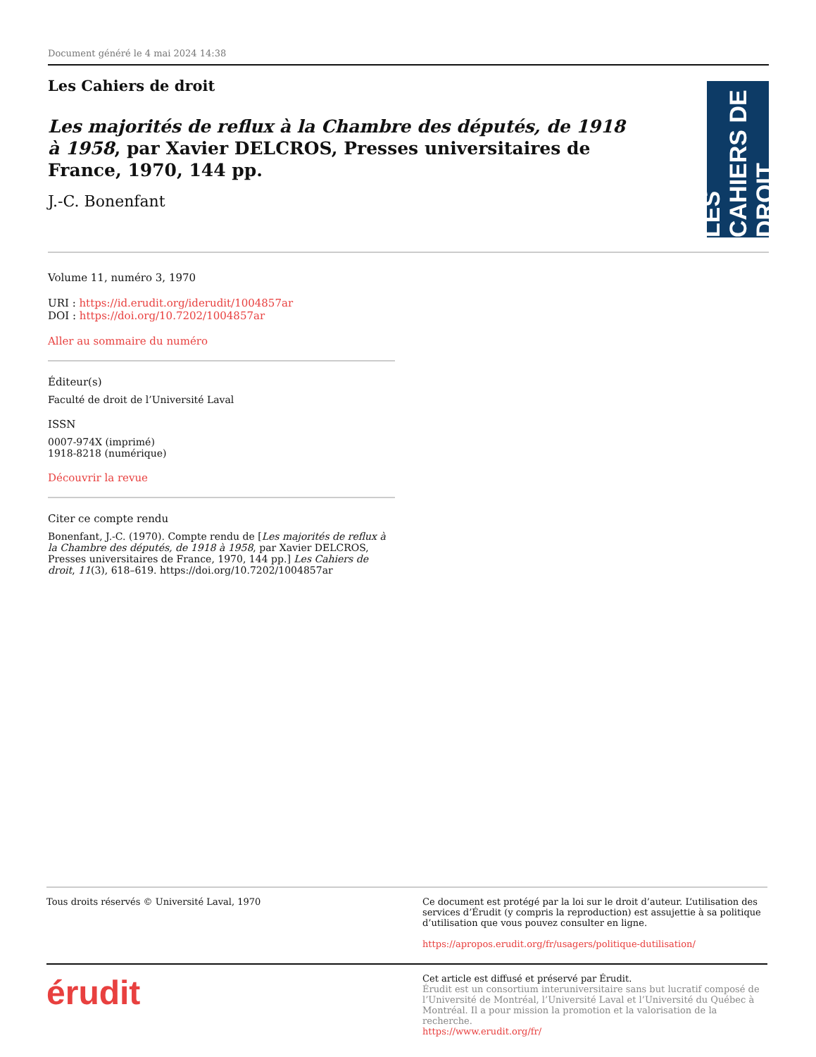Document généré le 4 mai 2024 14:38
Les Cahiers de droit
Les majorités de reflux à la Chambre des députés, de 1918 à 1958, par Xavier DELCROS, Presses universitaires de France, 1970, 144 pp.
J.-C. Bonenfant
LES CAHIERS DE DROIT
Volume 11, numéro 3, 1970
URI : https://id.erudit.org/iderudit/1004857ar
DOI : https://doi.org/10.7202/1004857ar
Aller au sommaire du numéro
Éditeur(s)
Faculté de droit de l’Université Laval
ISSN
0007-974X (imprimé)
1918-8218 (numérique)
Découvrir la revue
Citer ce compte rendu
Bonenfant, J.-C. (1970). Compte rendu de [Les majorités de reflux à la Chambre des députés, de 1918 à 1958, par Xavier DELCROS, Presses universitaires de France, 1970, 144 pp.] Les Cahiers de droit, 11(3), 618–619. https://doi.org/10.7202/1004857ar
Tous droits réservés © Université Laval, 1970 Ce document est protégé par la loi sur le droit d’auteur. L’utilisation des services d’Érudit (y compris la reproduction) est assujettie à sa politique d’utilisation que vous pouvez consulter en ligne.
https://apropos.erudit.org/fr/usagers/politique-dutilisation/
érudit
Cet article est diffusé et préservé par Érudit.
Érudit est un consortium interuniversitaire sans but lucratif composé de l’Université de Montréal, l’Université Laval et l’Université du Québec à Montréal. Il a pour mission la promotion et la valorisation de la recherche.
https://www.erudit.org/fr/